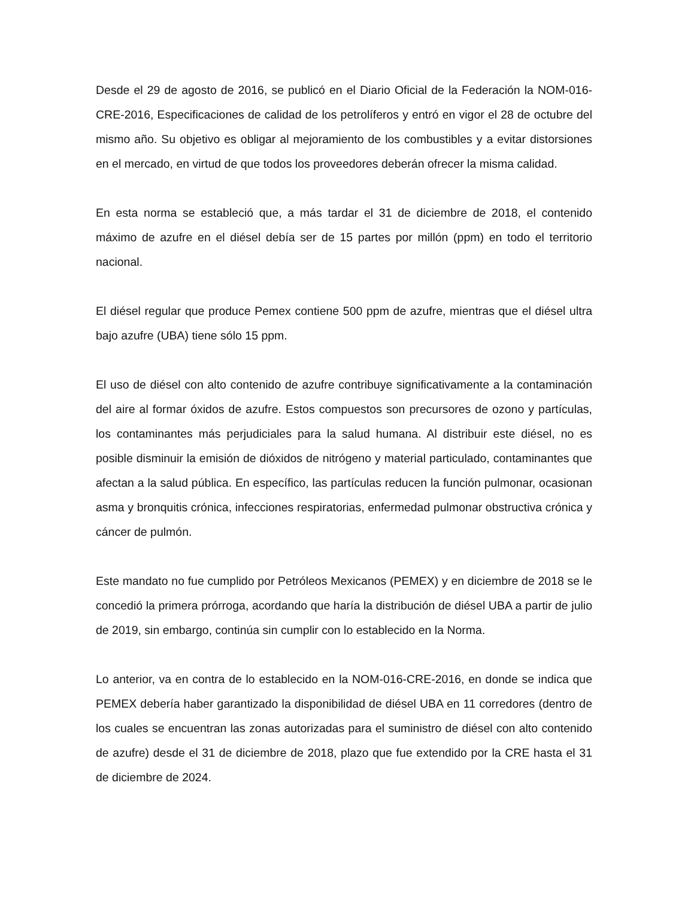Desde el 29 de agosto de 2016, se publicó en el Diario Oficial de la Federación la NOM-016-CRE-2016, Especificaciones de calidad de los petrolíferos y entró en vigor el 28 de octubre del mismo año. Su objetivo es obligar al mejoramiento de los combustibles y a evitar distorsiones en el mercado, en virtud de que todos los proveedores deberán ofrecer la misma calidad.
En esta norma se estableció que, a más tardar el 31 de diciembre de 2018, el contenido máximo de azufre en el diésel debía ser de 15 partes por millón (ppm) en todo el territorio nacional.
El diésel regular que produce Pemex contiene 500 ppm de azufre, mientras que el diésel ultra bajo azufre (UBA) tiene sólo 15 ppm.
El uso de diésel con alto contenido de azufre contribuye significativamente a la contaminación del aire al formar óxidos de azufre. Estos compuestos son precursores de ozono y partículas, los contaminantes más perjudiciales para la salud humana. Al distribuir este diésel, no es posible disminuir la emisión de dióxidos de nitrógeno y material particulado, contaminantes que afectan a la salud pública. En específico, las partículas reducen la función pulmonar, ocasionan asma y bronquitis crónica, infecciones respiratorias, enfermedad pulmonar obstructiva crónica y cáncer de pulmón.
Este mandato no fue cumplido por Petróleos Mexicanos (PEMEX) y en diciembre de 2018 se le concedió la primera prórroga, acordando que haría la distribución de diésel UBA a partir de julio de 2019, sin embargo, continúa sin cumplir con lo establecido en la Norma.
Lo anterior, va en contra de lo establecido en la NOM-016-CRE-2016, en donde se indica que PEMEX debería haber garantizado la disponibilidad de diésel UBA en 11 corredores (dentro de los cuales se encuentran las zonas autorizadas para el suministro de diésel con alto contenido de azufre) desde el 31 de diciembre de 2018, plazo que fue extendido por la CRE hasta el 31 de diciembre de 2024.